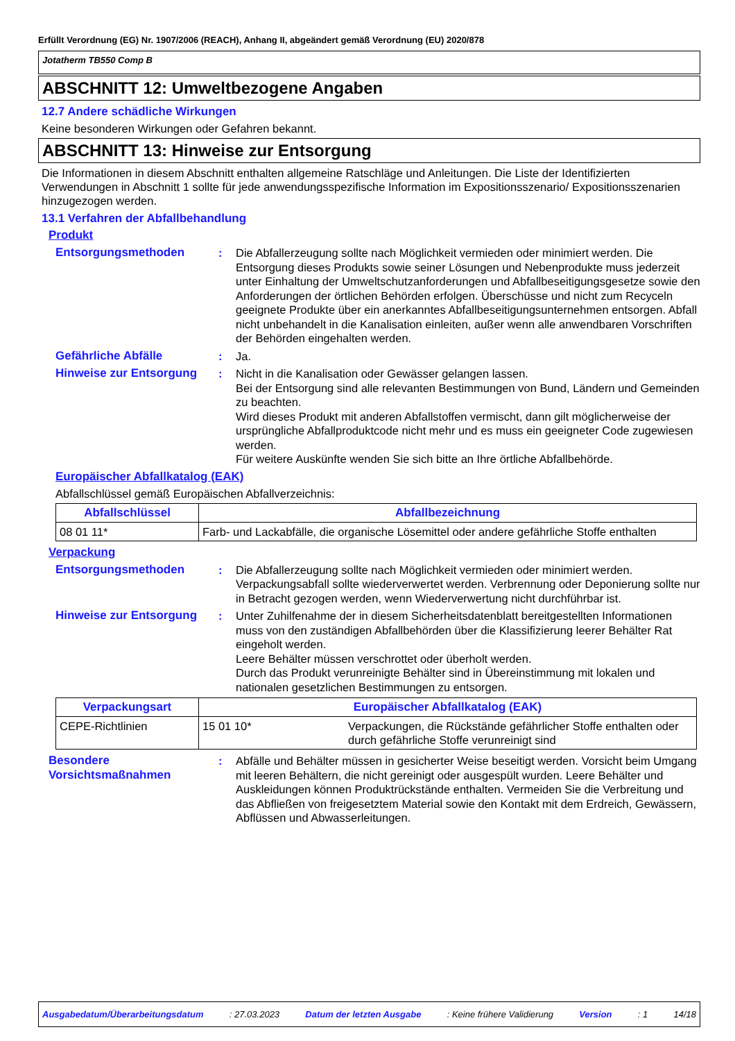Erfüllt Verordnung (EG) Nr. 1907/2006 (REACH), Anhang II, abgeändert gemäß Verordnung (EU) 2020/878
Jotatherm TB550 Comp B
ABSCHNITT 12: Umweltbezogene Angaben
12.7 Andere schädliche Wirkungen
Keine besonderen Wirkungen oder Gefahren bekannt.
ABSCHNITT 13: Hinweise zur Entsorgung
Die Informationen in diesem Abschnitt enthalten allgemeine Ratschläge und Anleitungen. Die Liste der Identifizierten Verwendungen in Abschnitt 1 sollte für jede anwendungsspezifische Information im Expositionsszenario/ Expositionsszenarien hinzugezogen werden.
13.1 Verfahren der Abfallbehandlung
Produkt
Entsorgungsmethoden : Die Abfallerzeugung sollte nach Möglichkeit vermieden oder minimiert werden. Die Entsorgung dieses Produkts sowie seiner Lösungen und Nebenprodukte muss jederzeit unter Einhaltung der Umweltschutzanforderungen und Abfallbeseitigungsgesetze sowie den Anforderungen der örtlichen Behörden erfolgen. Überschüsse und nicht zum Recyceln geeignete Produkte über ein anerkanntes Abfallbeseitigungsunternehmen entsorgen. Abfall nicht unbehandelt in die Kanalisation einleiten, außer wenn alle anwendbaren Vorschriften der Behörden eingehalten werden.
Gefährliche Abfälle : Ja.
Hinweise zur Entsorgung : Nicht in die Kanalisation oder Gewässer gelangen lassen.
Bei der Entsorgung sind alle relevanten Bestimmungen von Bund, Ländern und Gemeinden zu beachten.
Wird dieses Produkt mit anderen Abfallstoffen vermischt, dann gilt möglicherweise der ursprüngliche Abfallproduktcode nicht mehr und es muss ein geeigneter Code zugewiesen werden.
Für weitere Auskünfte wenden Sie sich bitte an Ihre örtliche Abfallbehörde.
Europäischer Abfallkatalog (EAK)
Abfallschlüssel gemäß Europäischen Abfallverzeichnis:
| Abfallschlüssel | Abfallbezeichnung |
| --- | --- |
| 08 01 11* | Farb- und Lackabfälle, die organische Lösemittel oder andere gefährliche Stoffe enthalten |
Verpackung
Entsorgungsmethoden : Die Abfallerzeugung sollte nach Möglichkeit vermieden oder minimiert werden. Verpackungsabfall sollte wiederverwertet werden. Verbrennung oder Deponierung sollte nur in Betracht gezogen werden, wenn Wiederverwertung nicht durchführbar ist.
Hinweise zur Entsorgung : Unter Zuhilfenahme der in diesem Sicherheitsdatenblatt bereitgestellten Informationen muss von den zuständigen Abfallbehörden über die Klassifizierung leerer Behälter Rat eingeholt werden.
Leere Behälter müssen verschrottet oder überholt werden.
Durch das Produkt verunreinigte Behälter sind in Übereinstimmung mit lokalen und nationalen gesetzlichen Bestimmungen zu entsorgen.
| Verpackungsart | Europäischer Abfallkatalog (EAK) | |
| --- | --- | --- |
| CEPE-Richtlinien | 15 01 10* | Verpackungen, die Rückstände gefährlicher Stoffe enthalten oder durch gefährliche Stoffe verunreinigt sind |
Besondere Vorsichtsmaßnahmen
: Abfälle und Behälter müssen in gesicherter Weise beseitigt werden. Vorsicht beim Umgang mit leeren Behältern, die nicht gereinigt oder ausgespült wurden. Leere Behälter und Auskleidungen können Produktrückstände enthalten. Vermeiden Sie die Verbreitung und das Abfließen von freigesetztem Material sowie den Kontakt mit dem Erdreich, Gewässern, Abflüssen und Abwasserleitungen.
Ausgabedatum/Überarbeitungsdatum : 27.03.2023 Datum der letzten Ausgabe : Keine frühere Validierung Version : 1 14/18